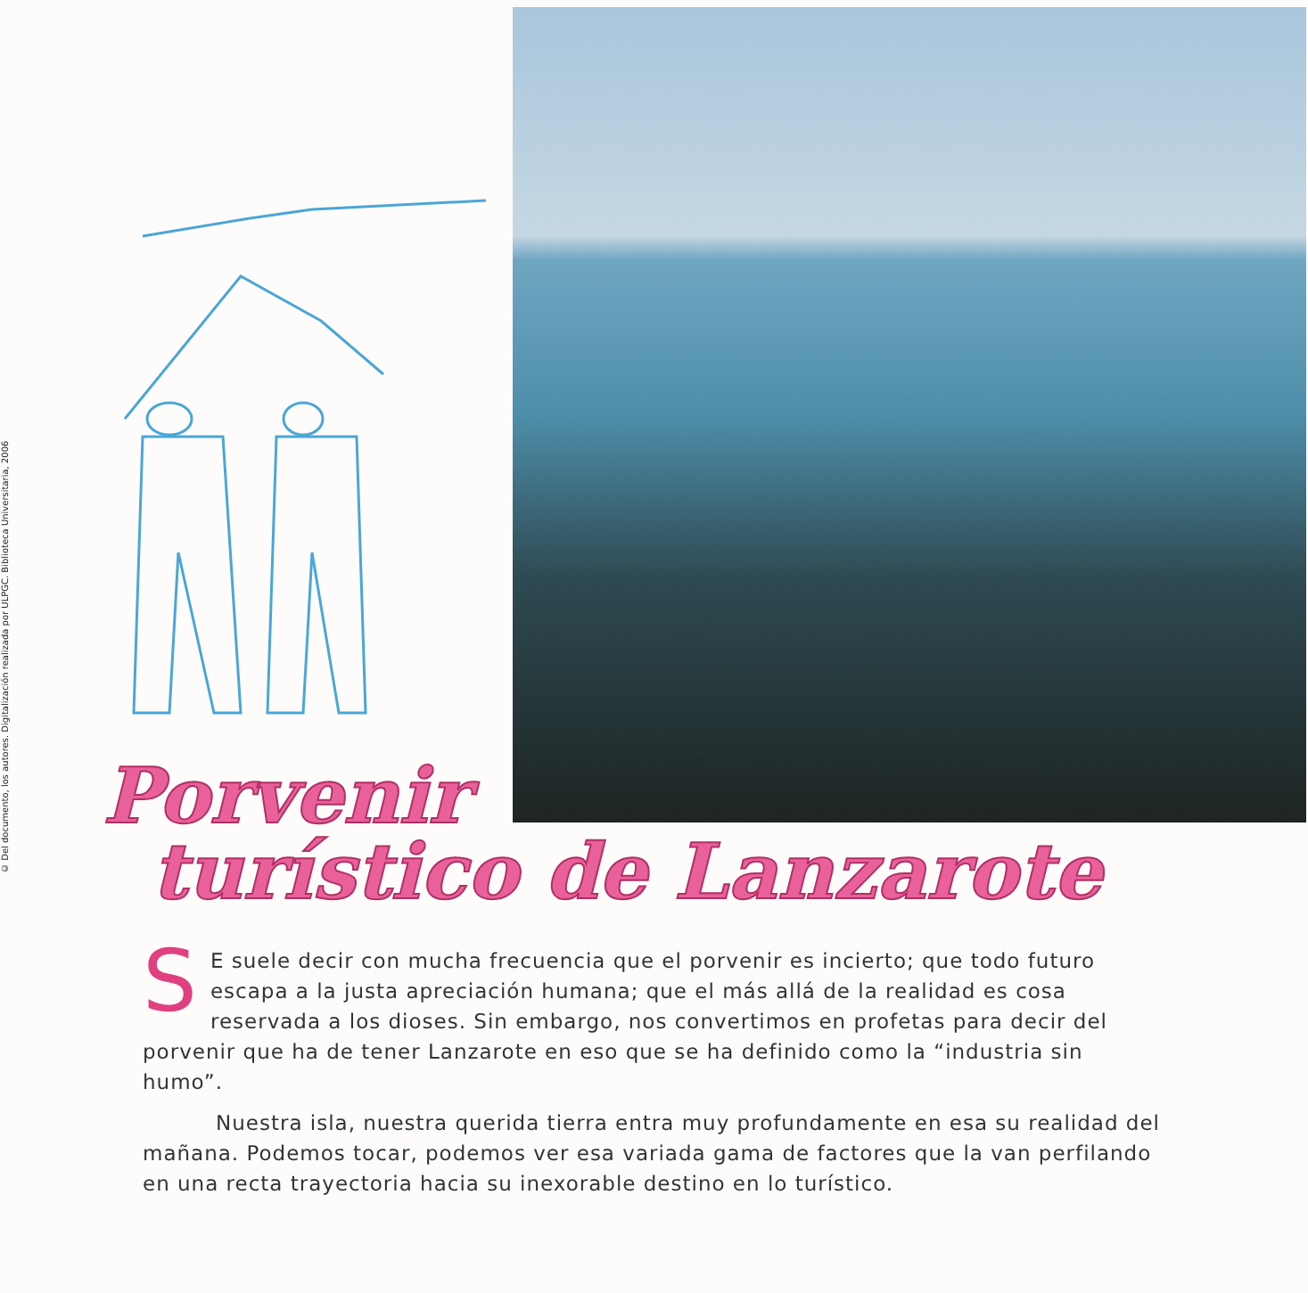© Del documento, los autores. Digitalización realizada por ULPGC. Biblioteca Universitaria, 2006
Porvenir
turístico de Lanzarote
SE suele decir con mucha frecuencia que el porvenir es incierto; que todo futuro escapa a la justa apreciación humana; que el más allá de la realidad es cosa reservada a los dioses. Sin embargo, nos convertimos en profetas para decir del porvenir que ha de tener Lanzarote en eso que se ha definido como la “industria sin humo”.
Nuestra isla, nuestra querida tierra entra muy profundamente en esa su realidad del mañana. Podemos tocar, podemos ver esa variada gama de factores que la van perfilando en una recta trayectoria hacia su inexorable destino en lo turístico.